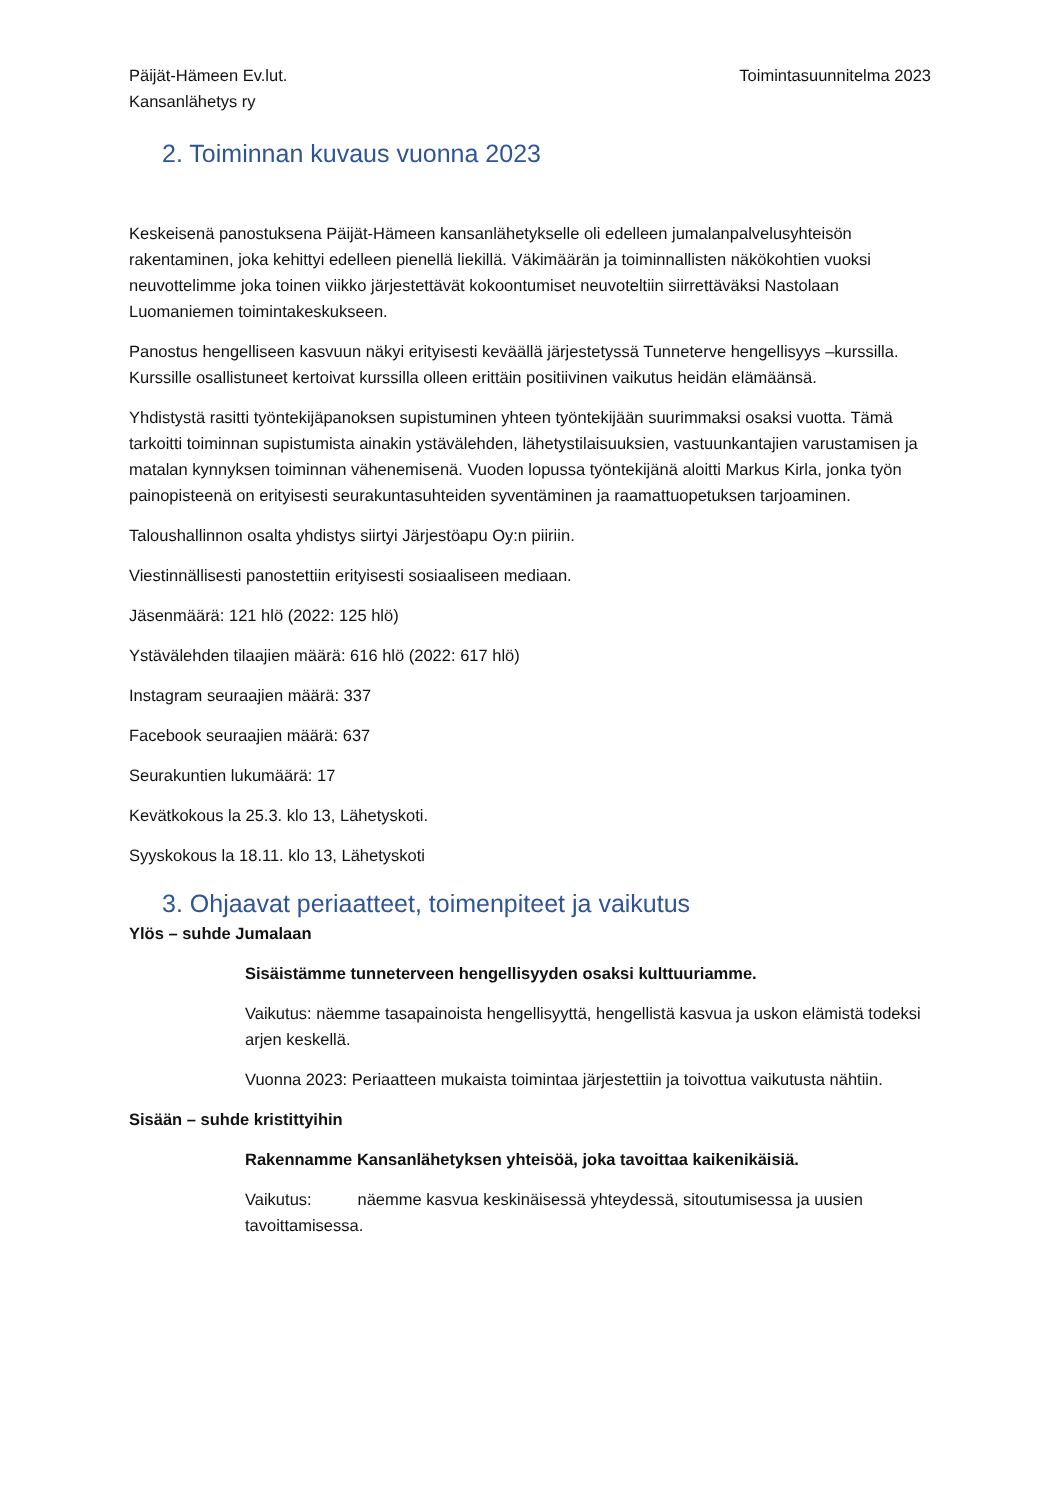Päijät-Hämeen Ev.lut.
Kansanlähetys ry
Toimintasuunnitelma 2023
2. Toiminnan kuvaus vuonna 2023
Keskeisenä panostuksena Päijät-Hämeen kansanlähetykselle oli edelleen jumalanpalvelusyhteisön rakentaminen, joka kehittyi edelleen pienellä liekillä. Väkimäärän ja toiminnallisten näkökohtien vuoksi neuvottelimme joka toinen viikko järjestettävät kokoontumiset neuvoteltiin siirrettäväksi Nastolaan Luomaniemen toimintakeskukseen.
Panostus hengelliseen kasvuun näkyi erityisesti keväällä järjestetyssä Tunneterve hengellisyys –kurssilla. Kurssille osallistuneet kertoivat kurssilla olleen erittäin positiivinen vaikutus heidän elämäänsä.
Yhdistystä rasitti työntekijäpanoksen supistuminen yhteen työntekijään suurimmaksi osaksi vuotta. Tämä tarkoitti toiminnan supistumista ainakin ystävälehden, lähetystilaisuuksien, vastuunkantajien varustamisen ja matalan kynnyksen toiminnan vähenemisenä. Vuoden lopussa työntekijänä aloitti Markus Kirla, jonka työn painopisteenä on erityisesti seurakuntasuhteiden syventäminen ja raamattuopetuksen tarjoaminen.
Taloushallinnon osalta yhdistys siirtyi Järjestöapu Oy:n piiriin.
Viestinnällisesti panostettiin erityisesti sosiaaliseen mediaan.
Jäsenmäärä: 121 hlö (2022: 125 hlö)
Ystävälehden tilaajien määrä: 616 hlö (2022: 617 hlö)
Instagram seuraajien määrä: 337
Facebook seuraajien määrä: 637
Seurakuntien lukumäärä: 17
Kevätkokous la 25.3. klo 13, Lähetyskoti.
Syyskokous la 18.11. klo 13, Lähetyskoti
3. Ohjaavat periaatteet, toimenpiteet ja vaikutus
Ylös – suhde Jumalaan
Sisäistämme tunneterveen hengellisyyden osaksi kulttuuriamme.
Vaikutus: näemme tasapainoista hengellisyyttä, hengellistä kasvua ja uskon elämistä todeksi arjen keskellä.
Vuonna 2023: Periaatteen mukaista toimintaa järjestettiin ja toivottua vaikutusta nähtiin.
Sisään – suhde kristittyihin
Rakennamme Kansanlähetyksen yhteisöä, joka tavoittaa kaikenikäisiä.
Vaikutus: näemme kasvua keskinäisessä yhteydessä, sitoutumisessa ja uusien tavoittamisessa.